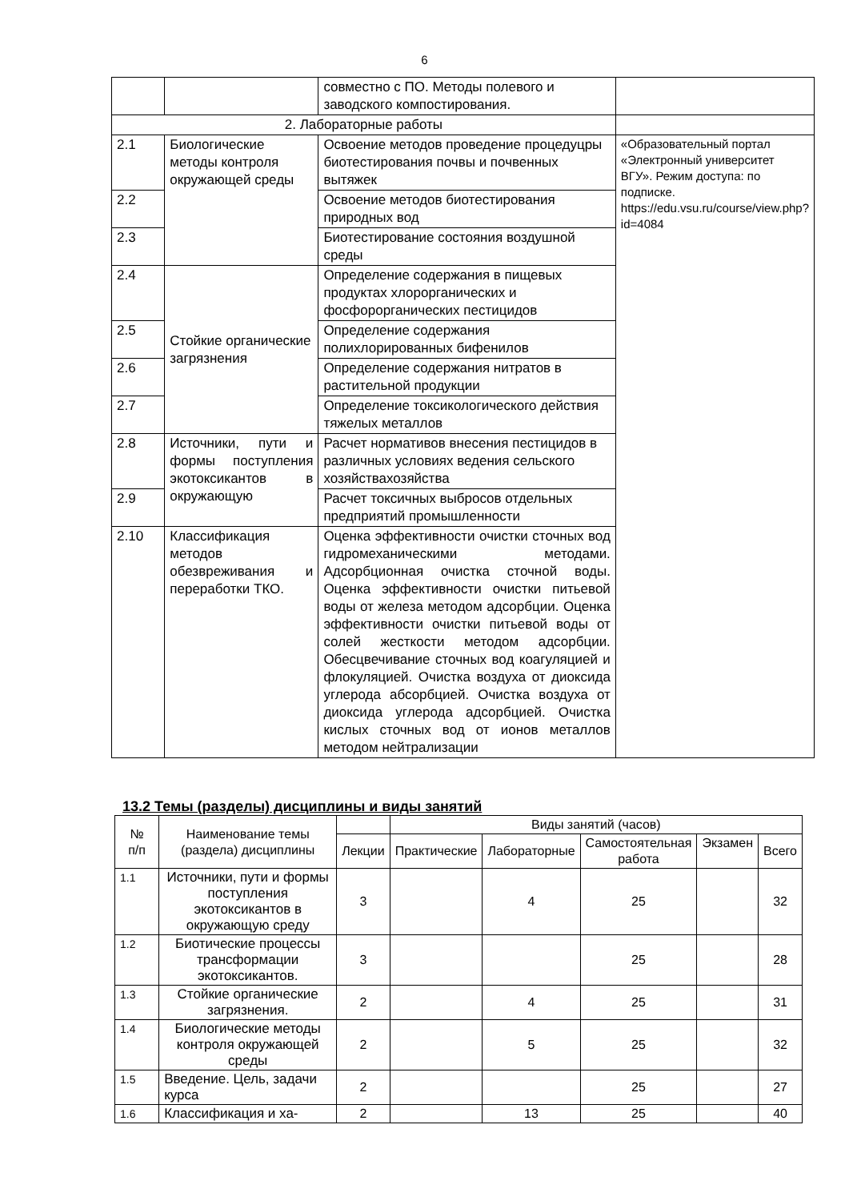6
| | | совместно с ПО. Методы полевого и заводского компостирования. | |
| 2. Лабораторные работы | | | |
| 2.1 | Биологические методы контроля окружающей среды | Освоение методов проведение процедуцры биотестирования почвы и почвенных вытяжек | «Образовательный портал «Электронный университет ВГУ». Режим доступа: по подписке. https://edu.vsu.ru/course/view.php?id=4084 |
| 2.2 | | Освоение методов биотестирования природных вод | |
| 2.3 | | Биотестирование состояния воздушной среды | |
| 2.4 | Стойкие органические загрязнения | Определение содержания в пищевых продуктах хлорорганических и фосфорорганических пестицидов | |
| 2.5 | | Определение содержания полихлорированных бифенилов | |
| 2.6 | | Определение содержания нитратов в растительной продукции | |
| 2.7 | | Определение токсикологического действия тяжелых металлов | |
| 2.8 | Источники, пути и формы поступления экотоксикантов в окружающую | Расчет нормативов внесения пестицидов в различных условиях ведения сельского хозяйствахозяйства | |
| 2.9 | | Расчет токсичных выбросов отдельных предприятий промышленности | |
| 2.10 | Классификация методов обезвреживания и переработки ТКО. | Оценка эффективности очистки сточных вод гидромеханическими методами. Адсорбционная очистка сточной воды. Оценка эффективности очистки питьевой воды от железа методом адсорбции. Оценка эффективности очистки питьевой воды от солей жесткости методом адсорбции. Обесцвечивание сточных вод коагуляцией и флокуляцией. Очистка воздуха от диоксида углерода абсорбцией. Очистка воздуха от диоксида углерода адсорбцией. Очистка кислых сточных вод от ионов металлов методом нейтрализации | |
13.2 Темы (разделы) дисциплины и виды занятий
| № п/п | Наименование темы (раздела) дисциплины | | Виды занятий (часов) | | | | |
| --- | --- | --- | --- | --- | --- | --- | --- |
| | | Лекции | Практические | Лабораторные | Самостоятельная работа | Экзамен | Всего |
| 1.1 | Источники, пути и формы поступления экотоксикантов в окружающую среду | 3 | | 4 | 25 | | 32 |
| 1.2 | Биотические процессы трансформации экотоксикантов. | 3 | | | 25 | | 28 |
| 1.3 | Стойкие органические загрязнения. | 2 | | 4 | 25 | | 31 |
| 1.4 | Биологические методы контроля окружающей среды | 2 | | 5 | 25 | | 32 |
| 1.5 | Введение. Цель, задачи курса | 2 | | | 25 | | 27 |
| 1.6 | Классификация и ха- | 2 | | 13 | 25 | | 40 |